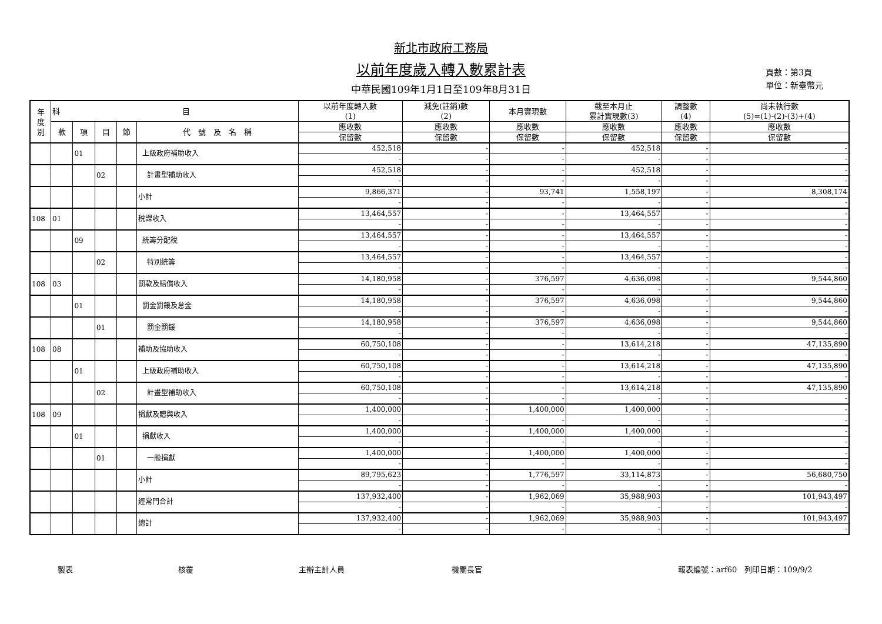新北市政府工務局
以前年度歲入轉入數累計表
中華民國109年1月1日至109年8月31日
頁數：第3頁
單位：新臺幣元
| 年 度 別 | 科 目 | | | | | 以前年度轉入數 (1) | 減免(註銷)數 (2) | 本月實現數 | 截至本月止 累計實現數(3) | 調整數 (4) | 尚未執行數 (5)=(1)-(2)-(3)+(4) |
| --- | --- | --- | --- | --- | --- | --- | --- | --- | --- | --- | --- |
| | 款 | 項 | 目 | 節 | 代 號 及 名 稱 | 應收數 | 應收數 | 應收數 | 應收數 | 應收數 | 應收數 |
| | | | | | | 保留數 | 保留數 | 保留數 | 保留數 | 保留數 | 保留數 |
| | | 01 | | | 上級政府補助收入 | 452,518 | - | - | 452,518 | - | - |
| | | | | | | - | - | - | - | - | - |
| | | | 02 | | 計畫型補助收入 | 452,518 | - | - | 452,518 | - | - |
| | | | | | | - | - | - | - | - | - |
| | | | | | 小計 | 9,866,371 | - | 93,741 | 1,558,197 | - | 8,308,174 |
| | | | | | | - | - | - | - | - | - |
| 108 | 01 | | | | 稅課收入 | 13,464,557 | - | - | 13,464,557 | - | - |
| | | | | | | - | - | - | - | - | - |
| | | 09 | | | 統籌分配稅 | 13,464,557 | - | - | 13,464,557 | - | - |
| | | | | | | - | - | - | - | - | - |
| | | | 02 | | 特別統籌 | 13,464,557 | - | - | 13,464,557 | - | - |
| | | | | | | - | - | - | - | - | - |
| 108 | 03 | | | | 罰款及賠償收入 | 14,180,958 | - | 376,597 | 4,636,098 | - | 9,544,860 |
| | | | | | | - | - | - | - | - | - |
| | | 01 | | | 罰金罰鍰及怠金 | 14,180,958 | - | 376,597 | 4,636,098 | - | 9,544,860 |
| | | | | | | - | - | - | - | - | - |
| | | | 01 | | 罰金罰鍰 | 14,180,958 | - | 376,597 | 4,636,098 | - | 9,544,860 |
| | | | | | | - | - | - | - | - | - |
| 108 | 08 | | | | 補助及協助收入 | 60,750,108 | - | - | 13,614,218 | - | 47,135,890 |
| | | | | | | - | - | - | - | - | - |
| | | 01 | | | 上級政府補助收入 | 60,750,108 | - | - | 13,614,218 | - | 47,135,890 |
| | | | | | | - | - | - | - | - | - |
| | | | 02 | | 計畫型補助收入 | 60,750,108 | - | - | 13,614,218 | - | 47,135,890 |
| | | | | | | - | - | - | - | - | - |
| 108 | 09 | | | | 捐獻及贈與收入 | 1,400,000 | - | 1,400,000 | 1,400,000 | - | - |
| | | | | | | - | - | - | - | - | - |
| | | 01 | | | 捐獻收入 | 1,400,000 | - | 1,400,000 | 1,400,000 | - | - |
| | | | | | | - | - | - | - | - | - |
| | | | 01 | | 一般捐獻 | 1,400,000 | - | 1,400,000 | 1,400,000 | - | - |
| | | | | | | - | - | - | - | - | - |
| | | | | | 小計 | 89,795,623 | - | 1,776,597 | 33,114,873 | - | 56,680,750 |
| | | | | | | - | - | - | - | - | - |
| | | | | | 經常門合計 | 137,932,400 | - | 1,962,069 | 35,988,903 | - | 101,943,497 |
| | | | | | | - | - | - | - | - | - |
| | | | | | 總計 | 137,932,400 | - | 1,962,069 | 35,988,903 | - | 101,943,497 |
| | | | | | | - | - | - | - | - | - |
製表 核覆 主辦主計人員 機關長官 報表編號：arf60　列印日期：109/9/2